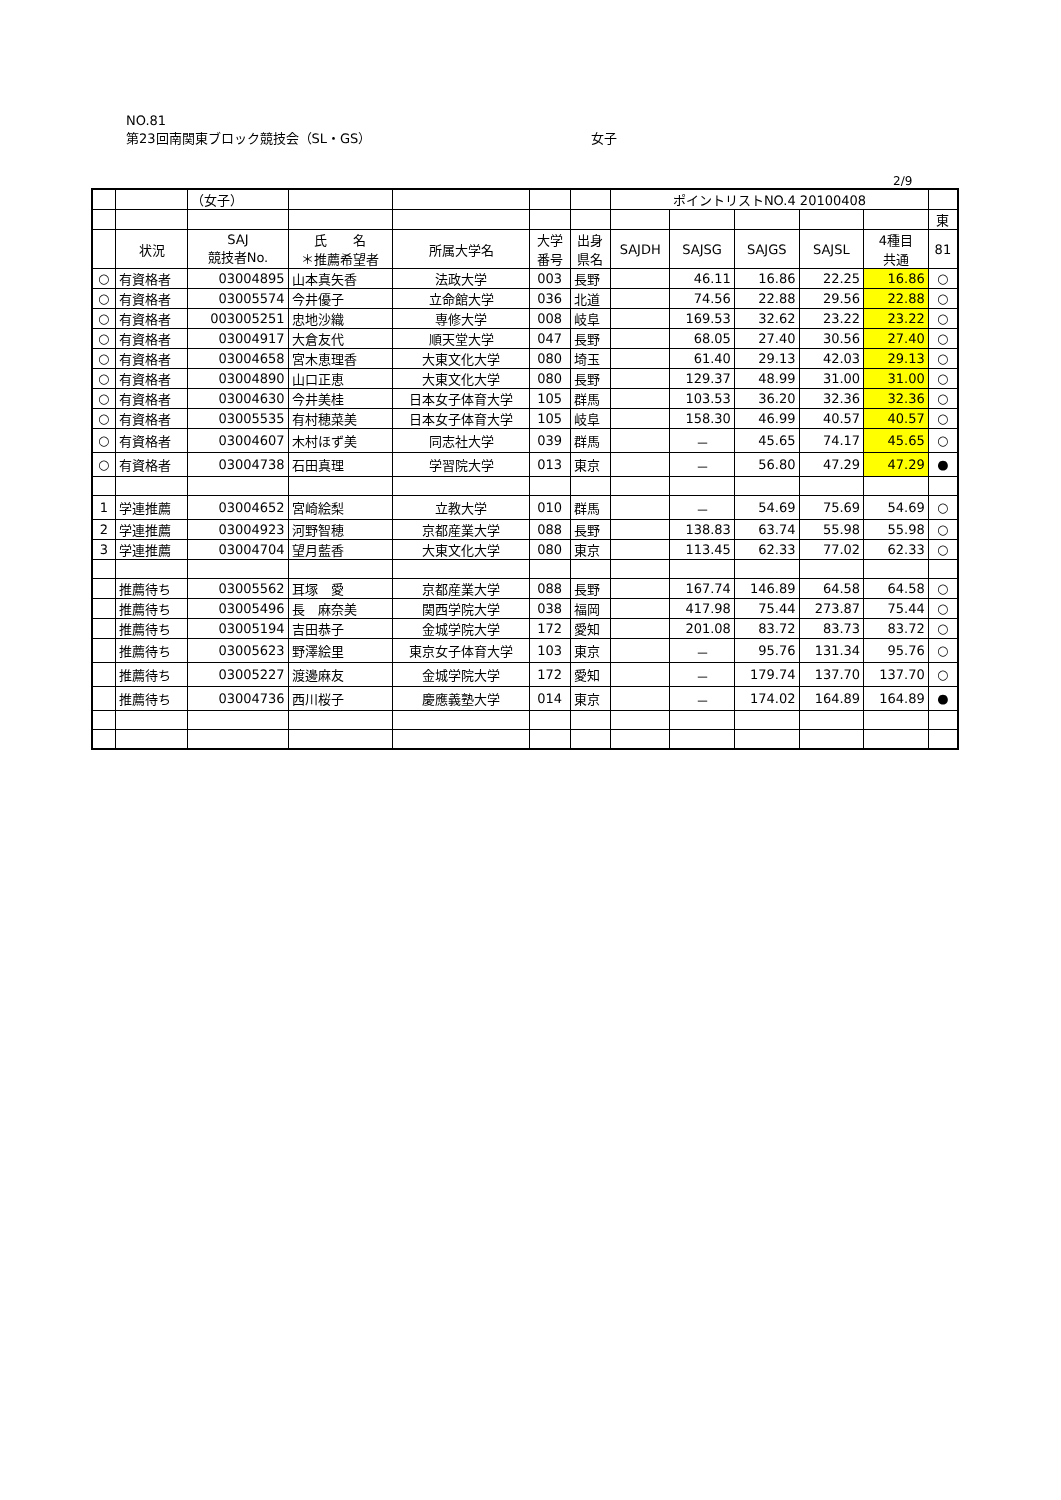NO.81
第23回南関東ブロック競技会（SL・GS） 女子
2/9
| | | （女子） | | | | | ポイントリストNO.4 20100408 | | | | | |
| | | | | | | | | | | | | 東 |
| | 状況 | SAJ 競技者No. | 氏 名 ＊推薦希望者 | 所属大学名 | 大学 番号 | 出身 県名 | SAJDH | SAJSG | SAJGS | SAJSL | 4種目 共通 | 81 |
| ○ | 有資格者 | 03004895 | 山本真矢香 | 法政大学 | 003 | 長野 | | 46.11 | 16.86 | 22.25 | 16.86 | ○ |
| ○ | 有資格者 | 03005574 | 今井優子 | 立命館大学 | 036 | 北道 | | 74.56 | 22.88 | 29.56 | 22.88 | ○ |
| ○ | 有資格者 | 003005251 | 忠地沙織 | 専修大学 | 008 | 岐阜 | | 169.53 | 32.62 | 23.22 | 23.22 | ○ |
| ○ | 有資格者 | 03004917 | 大倉友代 | 順天堂大学 | 047 | 長野 | | 68.05 | 27.40 | 30.56 | 27.40 | ○ |
| ○ | 有資格者 | 03004658 | 宮木恵理香 | 大東文化大学 | 080 | 埼玉 | | 61.40 | 29.13 | 42.03 | 29.13 | ○ |
| ○ | 有資格者 | 03004890 | 山口正恵 | 大東文化大学 | 080 | 長野 | | 129.37 | 48.99 | 31.00 | 31.00 | ○ |
| ○ | 有資格者 | 03004630 | 今井美桂 | 日本女子体育大学 | 105 | 群馬 | | 103.53 | 36.20 | 32.36 | 32.36 | ○ |
| ○ | 有資格者 | 03005535 | 有村穂菜美 | 日本女子体育大学 | 105 | 岐阜 | | 158.30 | 46.99 | 40.57 | 40.57 | ○ |
| ○ | 有資格者 | 03004607 | 木村ほず美 | 同志社大学 | 039 | 群馬 | | － | 45.65 | 74.17 | 45.65 | ○ |
| ○ | 有資格者 | 03004738 | 石田真理 | 学習院大学 | 013 | 東京 | | － | 56.80 | 47.29 | 47.29 | ● |
| 1 | 学連推薦 | 03004652 | 宮崎絵梨 | 立教大学 | 010 | 群馬 | | － | 54.69 | 75.69 | 54.69 | ○ |
| 2 | 学連推薦 | 03004923 | 河野智穂 | 京都産業大学 | 088 | 長野 | | 138.83 | 63.74 | 55.98 | 55.98 | ○ |
| 3 | 学連推薦 | 03004704 | 望月藍香 | 大東文化大学 | 080 | 東京 | | 113.45 | 62.33 | 77.02 | 62.33 | ○ |
| | 推薦待ち | 03005562 | 耳塚 愛 | 京都産業大学 | 088 | 長野 | | 167.74 | 146.89 | 64.58 | 64.58 | ○ |
| | 推薦待ち | 03005496 | 長 麻奈美 | 関西学院大学 | 038 | 福岡 | | 417.98 | 75.44 | 273.87 | 75.44 | ○ |
| | 推薦待ち | 03005194 | 吉田恭子 | 金城学院大学 | 172 | 愛知 | | 201.08 | 83.72 | 83.73 | 83.72 | ○ |
| | 推薦待ち | 03005623 | 野澤絵里 | 東京女子体育大学 | 103 | 東京 | | － | 95.76 | 131.34 | 95.76 | ○ |
| | 推薦待ち | 03005227 | 渡邊麻友 | 金城学院大学 | 172 | 愛知 | | － | 179.74 | 137.70 | 137.70 | ○ |
| | 推薦待ち | 03004736 | 西川桜子 | 慶應義塾大学 | 014 | 東京 | | － | 174.02 | 164.89 | 164.89 | ● |